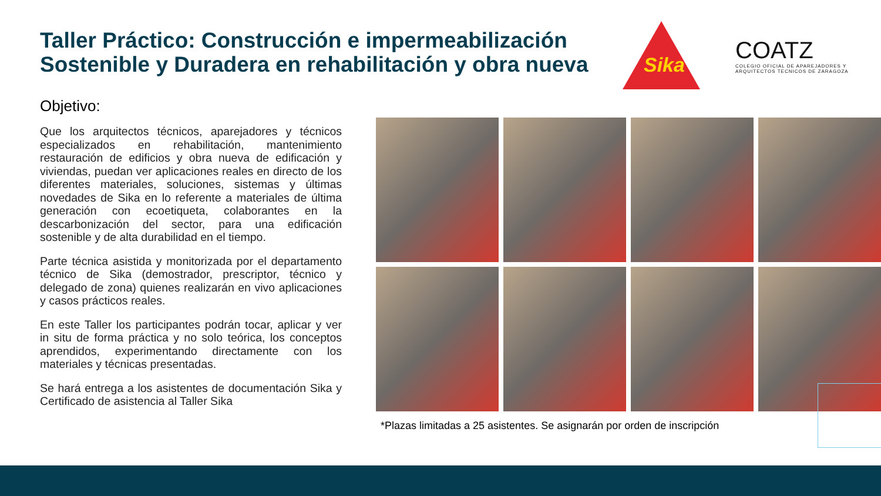Taller Práctico: Construcción e impermeabilización Sostenible y Duradera en rehabilitación y obra nueva
Sika
COATZ
COLEGIO OFICIAL DE APAREJADORES Y ARQUITECTOS TECNICOS DE ZARAGOZA
Objetivo:
Que los arquitectos técnicos, aparejadores y técnicos especializados en rehabilitación, mantenimiento restauración de edificios y obra nueva de edificación y viviendas, puedan ver aplicaciones reales en directo de los diferentes materiales, soluciones, sistemas y últimas novedades de Sika en lo referente a materiales de última generación con ecoetiqueta, colaborantes en la descarbonización del sector, para una edificación sostenible y de alta durabilidad en el tiempo.
Parte técnica asistida y monitorizada por el departamento técnico de Sika (demostrador, prescriptor, técnico y delegado de zona) quienes realizarán en vivo aplicaciones y casos prácticos reales.
En este Taller los participantes podrán tocar, aplicar y ver in situ de forma práctica y no solo teórica, los conceptos aprendidos, experimentando directamente con los materiales y técnicas presentadas.
Se hará entrega a los asistentes de documentación Sika y Certificado de asistencia al Taller Sika
*Plazas limitadas a 25 asistentes. Se asignarán por orden de inscripción